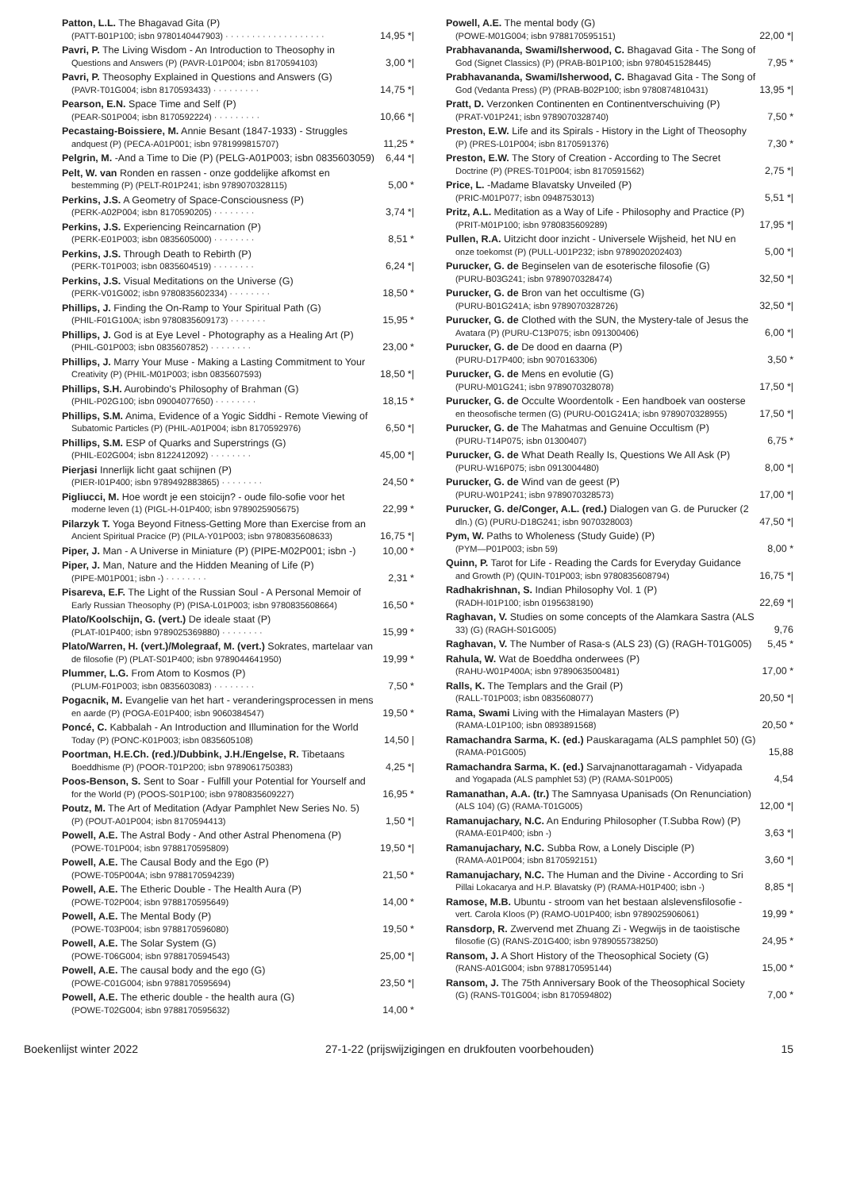Patton, L.L. The Bhagavad Gita (P)
(PATT-B01P100; isbn 9780140447903) · · · · · · · · · · · · · · · · · · · 14,95 *|
Pavri, P. The Living Wisdom - An Introduction to Theosophy in
Questions and Answers (P) (PAVR-L01P004; isbn 8170594103) 3,00 *|
Pavri, P. Theosophy Explained in Questions and Answers (G)
(PAVR-T01G004; isbn 8170593433) · · · · · · · · · 14,75 *|
Pearson, E.N. Space Time and Self (P)
(PEAR-S01P004; isbn 8170592224) · · · · · · · · · 10,66 *|
Pecastaing-Boissiere, M. Annie Besant (1847-1933) - Struggles
andquest (P) (PECA-A01P001; isbn 9781999815707) 11,25 *
Pelgrin, M. -And a Time to Die (P) (PELG-A01P003; isbn 0835603059) 6,44 *|
Pelt, W. van Ronden en rassen - onze goddelijke afkomst en
bestemming (P) (PELT-R01P241; isbn 9789070328115) 5,00 *
Perkins, J.S. A Geometry of Space-Consciousness (P)
(PERK-A02P004; isbn 8170590205) · · · · · · · · 3,74 *|
Perkins, J.S. Experiencing Reincarnation (P)
(PERK-E01P003; isbn 0835605000) · · · · · · · · 8,51 *
Perkins, J.S. Through Death to Rebirth (P)
(PERK-T01P003; isbn 0835604519) · · · · · · · · 6,24 *|
Perkins, J.S. Visual Meditations on the Universe (G)
(PERK-V01G002; isbn 9780835602334) · · · · · · · · 18,50 *
Phillips, J. Finding the On-Ramp to Your Spiritual Path (G)
(PHIL-F01G100A; isbn 9780835609173) · · · · · · · 15,95 *
Phillips, J. God is at Eye Level - Photography as a Healing Art (P)
(PHIL-G01P003; isbn 0835607852) · · · · · · · · 23,00 *
Phillips, J. Marry Your Muse - Making a Lasting Commitment to Your
Creativity (P) (PHIL-M01P003; isbn 0835607593) 18,50 *|
Phillips, S.H. Aurobindo's Philosophy of Brahman (G)
(PHIL-P02G100; isbn 09004077650) · · · · · · · · 18,15 *
Phillips, S.M. Anima, Evidence of a Yogic Siddhi - Remote Viewing of
Subatomic Particles (P) (PHIL-A01P004; isbn 8170592976) 6,50 *|
Phillips, S.M. ESP of Quarks and Superstrings (G)
(PHIL-E02G004; isbn 8122412092) · · · · · · · · 45,00 *|
Pierjasi Innerlijk licht gaat schijnen (P)
(PIER-I01P400; isbn 9789492883865) · · · · · · · · 24,50 *
Pigliucci, M. Hoe wordt je een stoicijn? - oude filo-sofie voor het
moderne leven (1) (PIGL-H-01P400; isbn 9789025905675) 22,99 *
Pilarzyk T. Yoga Beyond Fitness-Getting More than Exercise from an
Ancient Spiritual Pracice (P) (PILA-Y01P003; isbn 9780835608633) 16,75 *|
Piper, J. Man - A Universe in Miniature (P) (PIPE-M02P001; isbn -) 10,00 *
Piper, J. Man, Nature and the Hidden Meaning of Life (P)
(PIPE-M01P001; isbn -) · · · · · · · · 2,31 *
Pisareva, E.F. The Light of the Russian Soul - A Personal Memoir of
Early Russian Theosophy (P) (PISA-L01P003; isbn 9780835608664) 16,50 *
Plato/Koolschijn, G. (vert.) De ideale staat (P)
(PLAT-I01P400; isbn 9789025369880) · · · · · · · · 15,99 *
Plato/Warren, H. (vert.)/Molegraaf, M. (vert.) Sokrates, martelaar van
de filosofie (P) (PLAT-S01P400; isbn 9789044641950) 19,99 *
Plummer, L.G. From Atom to Kosmos (P)
(PLUM-F01P003; isbn 0835603083) · · · · · · · · 7,50 *
Pogacnik, M. Evangelie van het hart - veranderingsprocessen in mens
en aarde (P) (POGA-E01P400; isbn 9060384547) 19,50 *
Poncé, C. Kabbalah - An Introduction and Illumination for the World
Today (P) (PONC-K01P003; isbn 0835605108) 14,50 |
Poortman, H.E.Ch. (red.)/Dubbink, J.H./Engelse, R. Tibetaans
Boeddhisme (P) (POOR-T01P200; isbn 9789061750383) 4,25 *|
Poos-Benson, S. Sent to Soar - Fulfill your Potential for Yourself and
for the World (P) (POOS-S01P100; isbn 9780835609227) 16,95 *
Poutz, M. The Art of Meditation (Adyar Pamphlet New Series No. 5)
(P) (POUT-A01P004; isbn 8170594413) 1,50 *|
Powell, A.E. The Astral Body - And other Astral Phenomena (P)
(POWE-T01P004; isbn 9788170595809) 19,50 *|
Powell, A.E. The Causal Body and the Ego (P)
(POWE-T05P004A; isbn 9788170594239) 21,50 *
Powell, A.E. The Etheric Double - The Health Aura (P)
(POWE-T02P004; isbn 9788170595649) 14,00 *
Powell, A.E. The Mental Body (P)
(POWE-T03P004; isbn 9788170596080) 19,50 *
Powell, A.E. The Solar System (G)
(POWE-T06G004; isbn 9788170594543) 25,00 *|
Powell, A.E. The causal body and the ego (G)
(POWE-C01G004; isbn 9788170595694) 23,50 *|
Powell, A.E. The etheric double - the health aura (G)
(POWE-T02G004; isbn 9788170595632) 14,00 *
Powell, A.E. The mental body (G)
(POWE-M01G004; isbn 9788170595151) 22,00 *|
Prabhavananda, Swami/Isherwood, C. Bhagavad Gita - The Song of
God (Signet Classics) (P) (PRAB-B01P100; isbn 9780451528445) 7,95 *
Prabhavananda, Swami/Isherwood, C. Bhagavad Gita - The Song of
God (Vedanta Press) (P) (PRAB-B02P100; isbn 9780874810431) 13,95 *|
Pratt, D. Verzonken Continenten en Continentverschuiving (P)
(PRAT-V01P241; isbn 9789070328740) 7,50 *
Preston, E.W. Life and its Spirals - History in the Light of Theosophy
(P) (PRES-L01P004; isbn 8170591376) 7,30 *
Preston, E.W. The Story of Creation - According to The Secret
Doctrine (P) (PRES-T01P004; isbn 8170591562) 2,75 *|
Price, L. -Madame Blavatsky Unveiled (P)
(PRIC-M01P077; isbn 0948753013) 5,51 *|
Pritz, A.L. Meditation as a Way of Life - Philosophy and Practice (P)
(PRIT-M01P100; isbn 9780835609289) 17,95 *|
Pullen, R.A. Uitzicht door inzicht - Universele Wijsheid, het NU en
onze toekomst (P) (PULL-U01P232; isbn 9789020202403) 5,00 *|
Purucker, G. de Beginselen van de esoterische filosofie (G)
(PURU-B03G241; isbn 9789070328474) 32,50 *|
Purucker, G. de Bron van het occultisme (G)
(PURU-B01G241A; isbn 9789070328726) 32,50 *|
Purucker, G. de Clothed with the SUN, the Mystery-tale of Jesus the
Avatara (P) (PURU-C13P075; isbn 091300406) 6,00 *|
Purucker, G. de De dood en daarna (P)
(PURU-D17P400; isbn 9070163306) 3,50 *
Purucker, G. de Mens en evolutie (G)
(PURU-M01G241; isbn 9789070328078) 17,50 *|
Purucker, G. de Occulte Woordentolk - Een handboek van oosterse
en theosofische termen (G) (PURU-O01G241A; isbn 9789070328955) 17,50 *|
Purucker, G. de The Mahatmas and Genuine Occultism (P)
(PURU-T14P075; isbn 01300407) 6,75 *
Purucker, G. de What Death Really Is, Questions We All Ask (P)
(PURU-W16P075; isbn 0913004480) 8,00 *|
Purucker, G. de Wind van de geest (P)
(PURU-W01P241; isbn 9789070328573) 17,00 *|
Purucker, G. de/Conger, A.L. (red.) Dialogen van G. de Purucker (2
dln.) (G) (PURU-D18G241; isbn 9070328003) 47,50 *|
Pym, W. Paths to Wholeness (Study Guide) (P)
(PYM—P01P003; isbn 59) 8,00 *
Quinn, P. Tarot for Life - Reading the Cards for Everyday Guidance
and Growth (P) (QUIN-T01P003; isbn 9780835608794) 16,75 *|
Radhakrishnan, S. Indian Philosophy Vol. 1 (P)
(RADH-I01P100; isbn 0195638190) 22,69 *|
Raghavan, V. Studies on some concepts of the Alamkara Sastra (ALS
33) (G) (RAGH-S01G005) 9,76
Raghavan, V. The Number of Rasa-s (ALS 23) (G) (RAGH-T01G005) 5,45 *
Rahula, W. Wat de Boeddha onderwees (P)
(RAHU-W01P400A; isbn 9789063500481) 17,00 *
Ralls, K. The Templars and the Grail (P)
(RALL-T01P003; isbn 0835608077) 20,50 *|
Rama, Swami Living with the Himalayan Masters (P)
(RAMA-L01P100; isbn 0893891568) 20,50 *
Ramachandra Sarma, K. (ed.) Pauskaragama (ALS pamphlet 50) (G)
(RAMA-P01G005) 15,88
Ramachandra Sarma, K. (ed.) Sarvajnanottaragamah - Vidyapada
and Yogapada (ALS pamphlet 53) (P) (RAMA-S01P005) 4,54
Ramanathan, A.A. (tr.) The Samnyasa Upanisads (On Renunciation)
(ALS 104) (G) (RAMA-T01G005) 12,00 *|
Ramanujachary, N.C. An Enduring Philosopher (T.Subba Row) (P)
(RAMA-E01P400; isbn -) 3,63 *|
Ramanujachary, N.C. Subba Row, a Lonely Disciple (P)
(RAMA-A01P004; isbn 8170592151) 3,60 *|
Ramanujachary, N.C. The Human and the Divine - According to Sri
Pillai Lokacarya and H.P. Blavatsky (P) (RAMA-H01P400; isbn -) 8,85 *|
Ramose, M.B. Ubuntu - stroom van het bestaan alslevensfilosofie -
vert. Carola Kloos (P) (RAMO-U01P400; isbn 9789025906061) 19,99 *
Ransdorp, R. Zwervend met Zhuang Zi - Wegwijs in de taoistische
filosofie (G) (RANS-Z01G400; isbn 9789055738250) 24,95 *
Ransom, J. A Short History of the Theosophical Society (G)
(RANS-A01G004; isbn 9788170595144) 15,00 *
Ransom, J. The 75th Anniversary Book of the Theosophical Society
(G) (RANS-T01G004; isbn 8170594802) 7,00 *
Boekenlijst winter 2022 27-1-22 (prijswijzigingen en drukfouten voorbehouden) 15